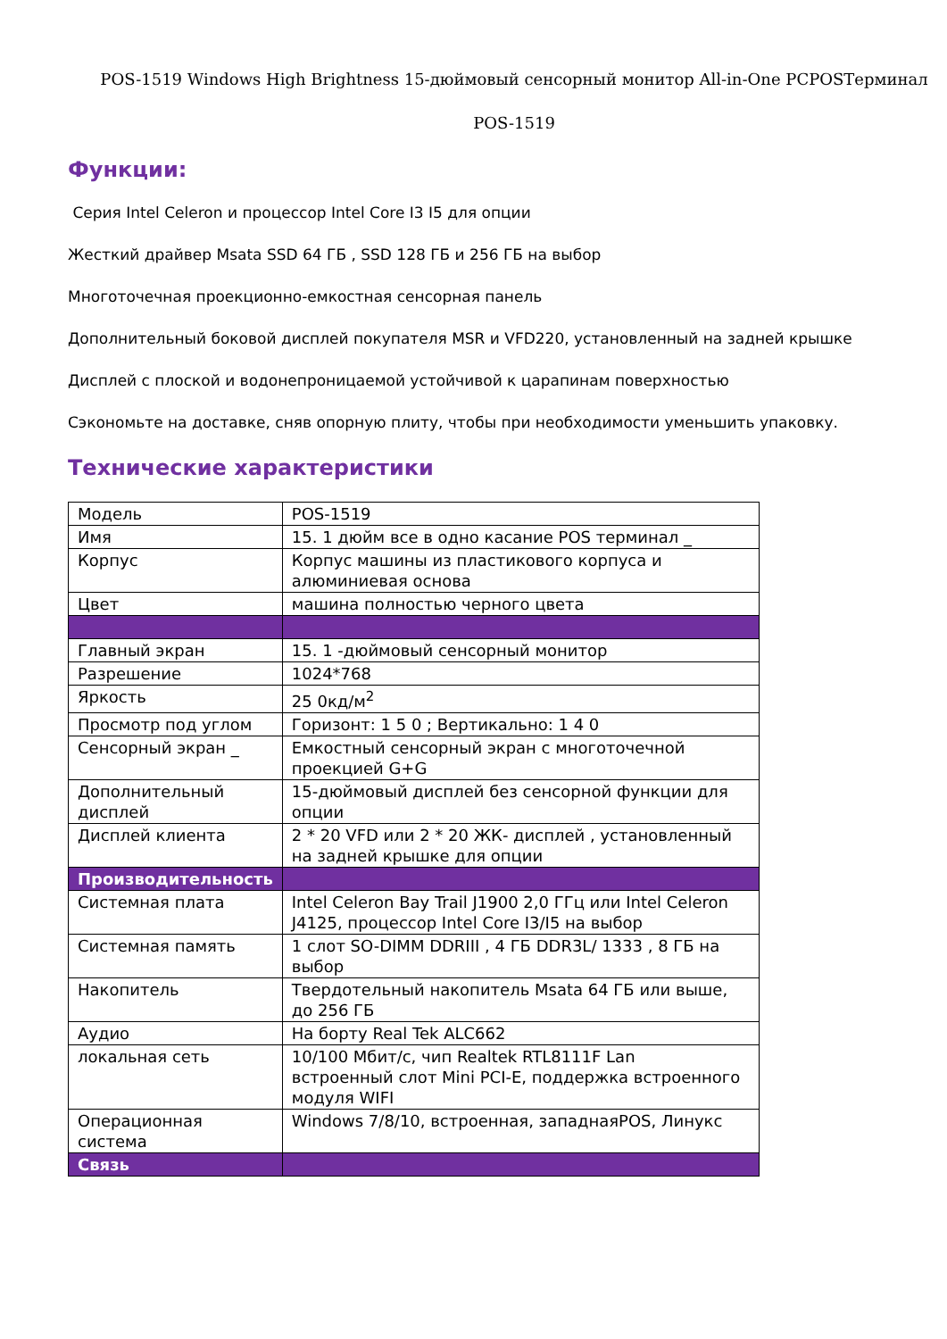POS-1519 Windows High Brightness 15-дюймовый сенсорный монитор All-in-One PCPOSТерминал
POS-1519
Функции:
Серия Intel Celeron и процессор Intel Core I3 I5 для опции
Жесткий драйвер Msata SSD 64 ГБ , SSD 128 ГБ и 256 ГБ на выбор
Многоточечная проекционно-емкостная сенсорная панель
Дополнительный боковой дисплей покупателя MSR и VFD220, установленный на задней крышке
Дисплей с плоской и водонепроницаемой устойчивой к царапинам поверхностью
Сэкономьте на доставке, сняв опорную плиту, чтобы при необходимости уменьшить упаковку.
Технические характеристики
| Модель | POS-1519 |
| Имя | 15. 1 дюйм все в одно касание POS терминал _ |
| Корпус | Корпус машины из пластикового корпуса и алюминиевая основа |
| Цвет | машина полностью черного цвета |
| Главный экран | 15. 1 -дюймовый сенсорный монитор |
| Разрешение | 1024*768 |
| Яркость | 25 0кд/м<sup>2</sup> |
| Просмотр под углом | Горизонт: 1 5 0 ; Вертикально: 1 4 0 |
| Сенсорный экран _ | Емкостный сенсорный экран с многоточечной проекцией G+G |
| Дополнительный дисплей | 15-дюймовый дисплей без сенсорной функции для опции |
| Дисплей клиента | 2 * 20 VFD или 2 * 20 ЖК- дисплей , установленный на задней крышке для опции |
| Производительность | |
| Системная плата | Intel Celeron Bay Trail J1900 2,0 ГГц или Intel Celeron J4125, процессор Intel Core I3/I5 на выбор |
| Системная память | 1 слот SO-DIMM DDRIII , 4 ГБ DDR3L/ 1333 , 8 ГБ на выбор |
| Накопитель | Твердотельный накопитель Msata 64 ГБ или выше, до 256 ГБ |
| Аудио | На борту Real Tek ALC662 |
| локальная сеть | 10/100 Мбит/с, чип Realtek RTL8111F Lan встроенный слот Mini PCI-E, поддержка встроенного модуля WIFI |
| Операционная система | Windows 7/8/10, встроенная, западнаяPOS, Линукс |
| Связь | |